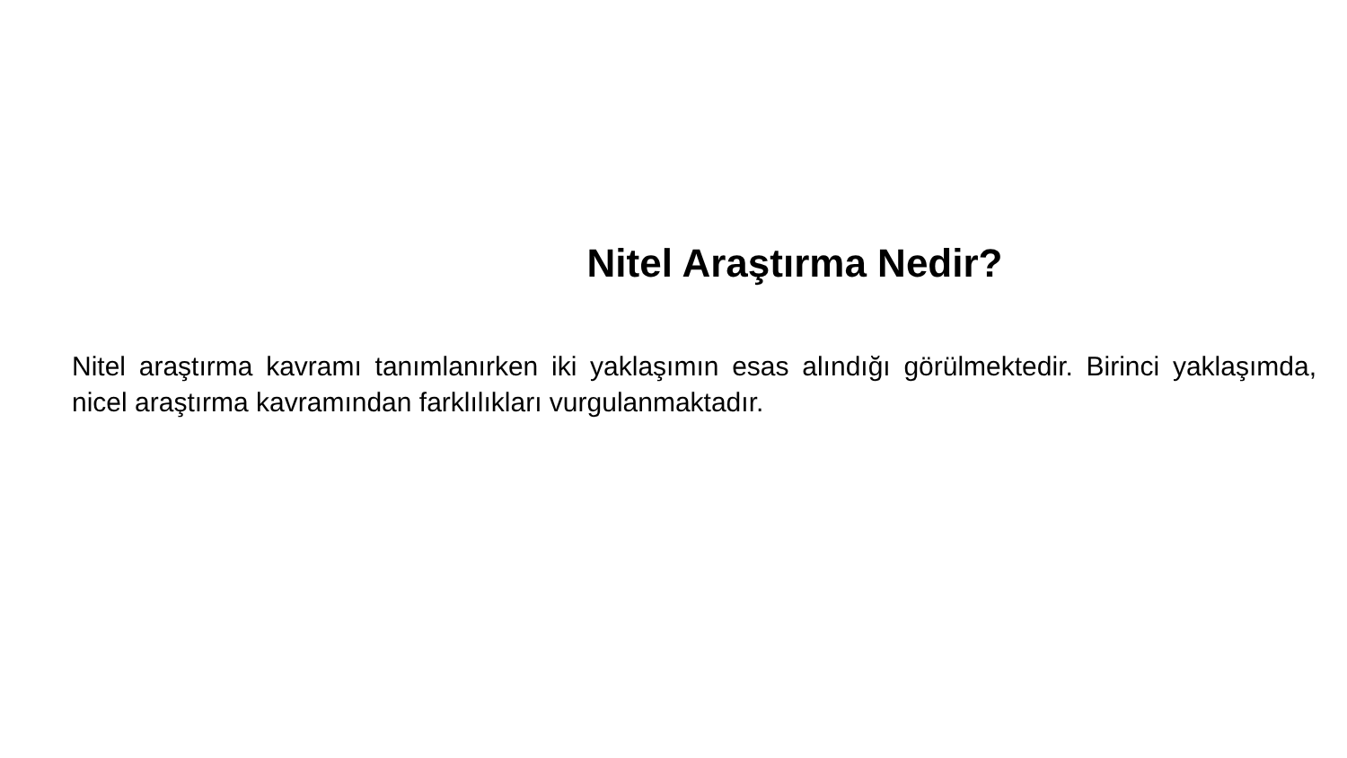Nitel Araştırma Nedir?
Nitel araştırma kavramı tanımlanırken iki yaklaşımın esas alındığı görülmektedir. Birinci yaklaşımda, nicel araştırma kavramından farklılıkları vurgulanmaktadır.